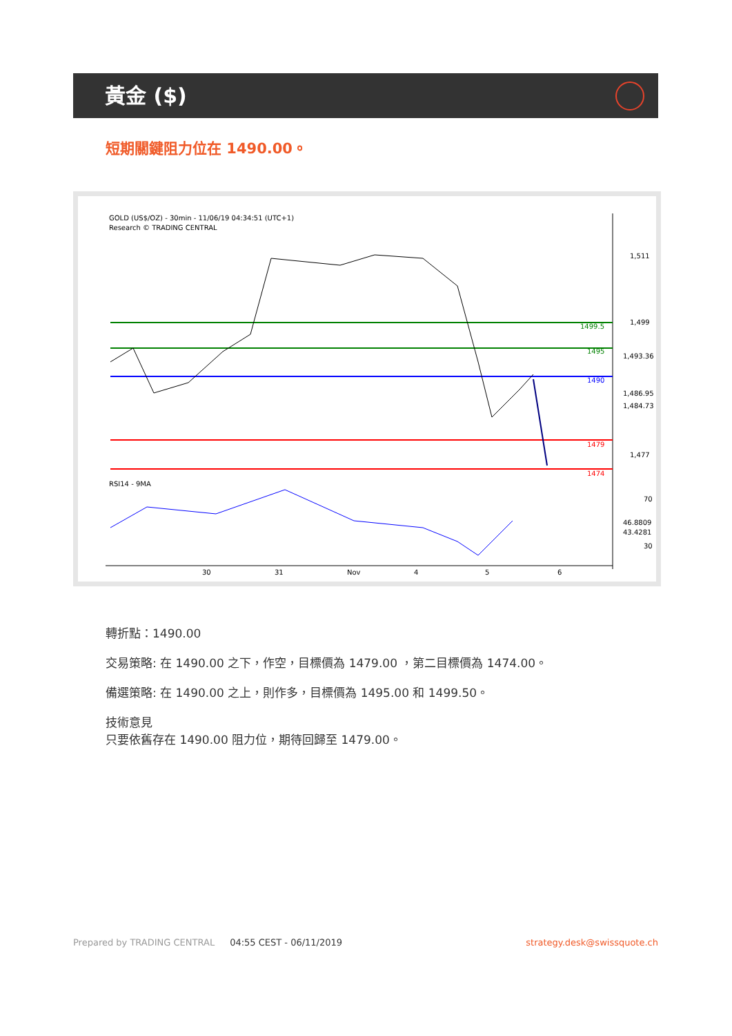黃金 ($)
短期關鍵阻力位在 1490.00。
GOLD (US$/OZ) - 30min - 11/06/19 04:34:51 (UTC+1)
Research © TRADING CENTRAL
1499.5
1495
1490
1479
1474
1,511
1,499
1,477
1,493.36
1,486.95
1,484.73
RSI14 - 9MA
70
30
46.8809
43.4281
30
31
Nov
4
5
6
轉折點：1490.00
交易策略: 在 1490.00 之下，作空，目標價為 1479.00 ，第二目標價為 1474.00。
備選策略: 在 1490.00 之上，則作多，目標價為 1495.00 和 1499.50。
技術意見
只要依舊存在 1490.00 阻力位，期待回歸至 1479.00。
Prepared by TRADING CENTRAL 04:55 CEST - 06/11/2019 strategy.desk@swissquote.ch